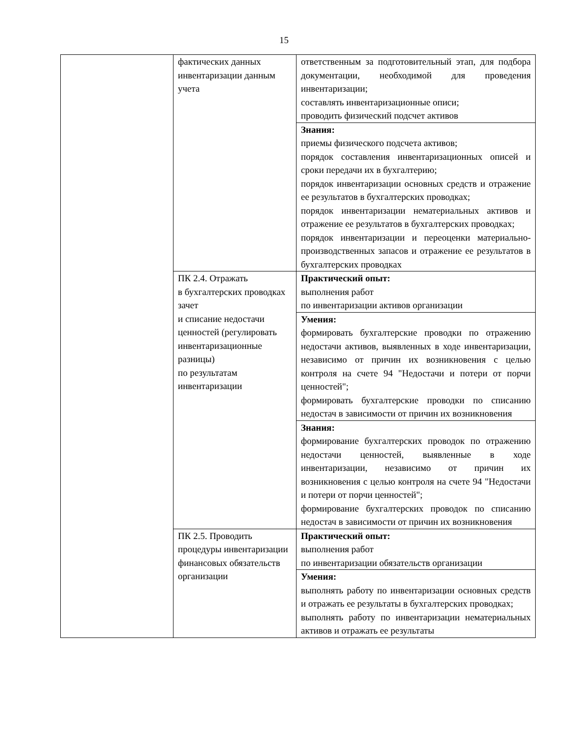15
| | фактических данных инвентаризации данным учета | ответственным за подготовительный этап, для подбора документации, необходимой для проведения инвентаризации; составлять инвентаризационные описи; проводить физический подсчет активов |
| | | Знания: приемы физического подсчета активов; порядок составления инвентаризационных описей и сроки передачи их в бухгалтерию; порядок инвентаризации основных средств и отражение ее результатов в бухгалтерских проводках; порядок инвентаризации нематериальных активов и отражение ее результатов в бухгалтерских проводках; порядок инвентаризации и переоценки материально-производственных запасов и отражение ее результатов в бухгалтерских проводках |
| | ПК 2.4. Отражать в бухгалтерских проводках зачет и списание недостачи ценностей (регулировать инвентаризационные разницы) по результатам инвентаризации | Практический опыт: выполнения работ по инвентаризации активов организации |
| | | Умения: формировать бухгалтерские проводки по отражению недостачи активов, выявленных в ходе инвентаризации, независимо от причин их возникновения с целью контроля на счете 94 "Недостачи и потери от порчи ценностей"; формировать бухгалтерские проводки по списанию недостач в зависимости от причин их возникновения |
| | | Знания: формирование бухгалтерских проводок по отражению недостачи ценностей, выявленные в ходе инвентаризации, независимо от причин их возникновения с целью контроля на счете 94 "Недостачи и потери от порчи ценностей"; формирование бухгалтерских проводок по списанию недостач в зависимости от причин их возникновения |
| | ПК 2.5. Проводить процедуры инвентаризации финансовых обязательств организации | Практический опыт: выполнения работ по инвентаризации обязательств организации |
| | | Умения: выполнять работу по инвентаризации основных средств и отражать ее результаты в бухгалтерских проводках; выполнять работу по инвентаризации нематериальных активов и отражать ее результаты |